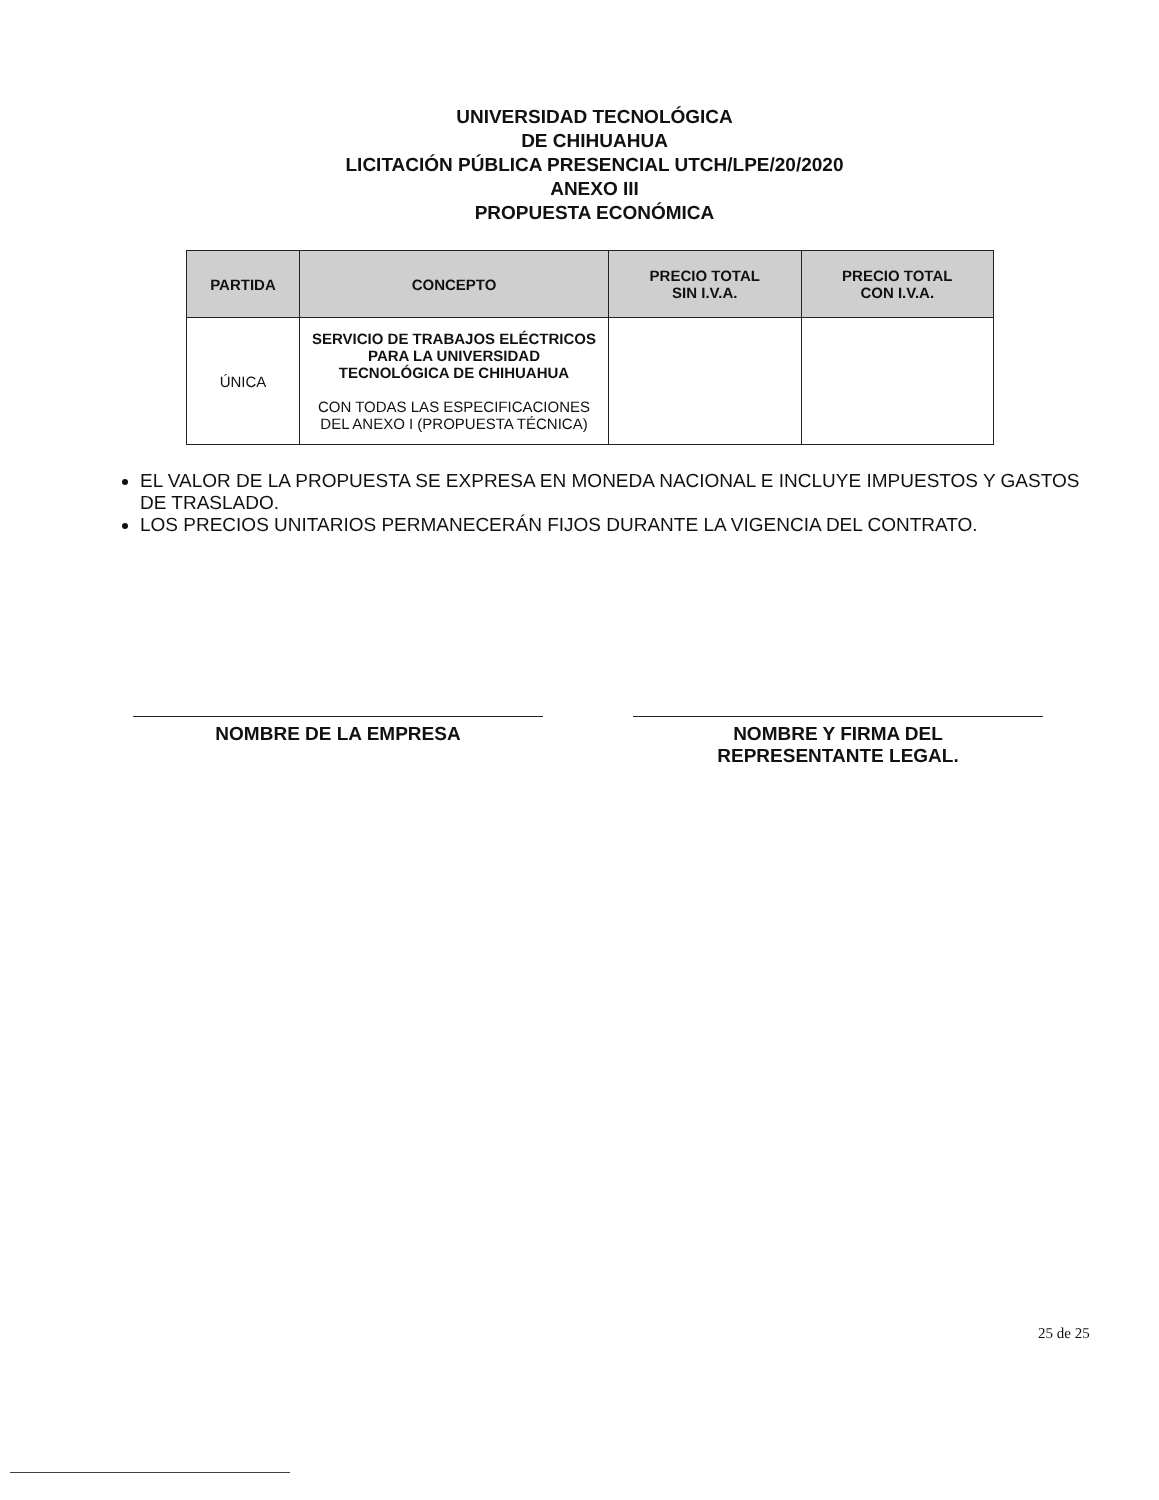UNIVERSIDAD TECNOLÓGICA
DE CHIHUAHUA
LICITACIÓN PÚBLICA PRESENCIAL UTCH/LPE/20/2020
ANEXO III
PROPUESTA ECONÓMICA
| PARTIDA | CONCEPTO | PRECIO TOTAL SIN I.V.A. | PRECIO TOTAL CON I.V.A. |
| --- | --- | --- | --- |
| ÚNICA | SERVICIO DE TRABAJOS ELÉCTRICOS PARA LA UNIVERSIDAD TECNOLÓGICA DE CHIHUAHUA CON TODAS LAS ESPECIFICACIONES DEL ANEXO I (PROPUESTA TÉCNICA) | | |
EL VALOR DE LA PROPUESTA SE EXPRESA EN MONEDA NACIONAL E INCLUYE IMPUESTOS Y GASTOS DE TRASLADO.
LOS PRECIOS UNITARIOS PERMANECERÁN FIJOS DURANTE LA VIGENCIA DEL CONTRATO.
NOMBRE DE LA EMPRESA NOMBRE Y FIRMA DEL
REPRESENTANTE LEGAL.
25 de 25